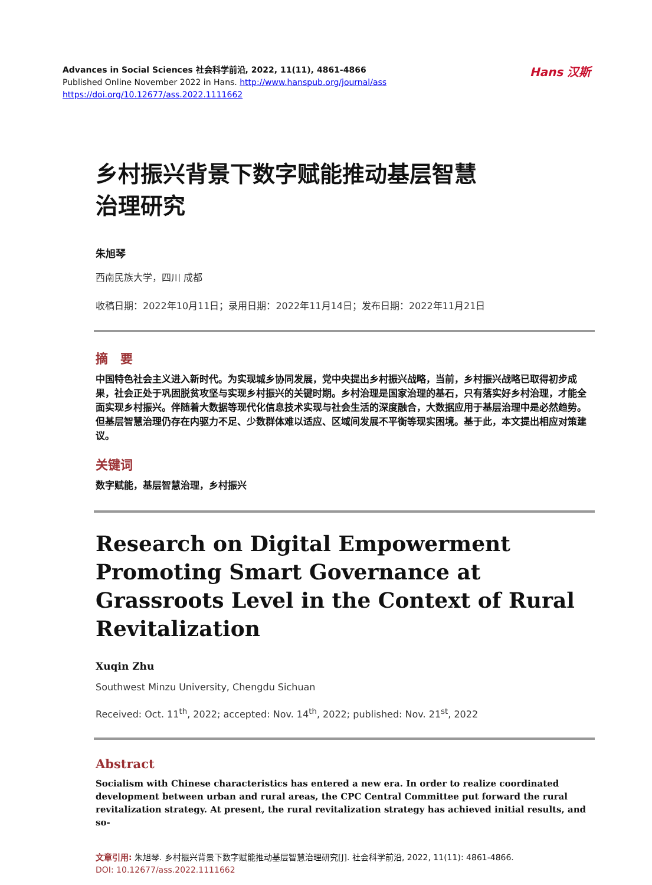Advances in Social Sciences 社会科学前沿, 2022, 11(11), 4861-4866
Published Online November 2022 in Hans. http://www.hanspub.org/journal/ass
https://doi.org/10.12677/ass.2022.1111662
Hans 汉斯
乡村振兴背景下数字赋能推动基层智慧
治理研究
朱旭琴
西南民族大学，四川 成都
收稿日期：2022年10月11日；录用日期：2022年11月14日；发布日期：2022年11月21日
摘　要
中国特色社会主义进入新时代。为实现城乡协同发展，党中央提出乡村振兴战略，当前，乡村振兴战略已取得初步成果，社会正处于巩固脱贫攻坚与实现乡村振兴的关键时期。乡村治理是国家治理的基石，只有落实好乡村治理，才能全面实现乡村振兴。伴随着大数据等现代化信息技术实现与社会生活的深度融合，大数据应用于基层治理中是必然趋势。但基层智慧治理仍存在内驱力不足、少数群体难以适应、区域间发展不平衡等现实困境。基于此，本文提出相应对策建议。
关键词
数字赋能，基层智慧治理，乡村振兴
Research on Digital Empowerment Promoting Smart Governance at Grassroots Level in the Context of Rural Revitalization
Xuqin Zhu
Southwest Minzu University, Chengdu Sichuan
Received: Oct. 11<sup>th</sup>, 2022; accepted: Nov. 14<sup>th</sup>, 2022; published: Nov. 21<sup>st</sup>, 2022
Abstract
Socialism with Chinese characteristics has entered a new era. In order to realize coordinated development between urban and rural areas, the CPC Central Committee put forward the rural revitalization strategy. At present, the rural revitalization strategy has achieved initial results, and so-
文章引用: 朱旭琴. 乡村振兴背景下数字赋能推动基层智慧治理研究[J]. 社会科学前沿, 2022, 11(11): 4861-4866.
DOI: 10.12677/ass.2022.1111662